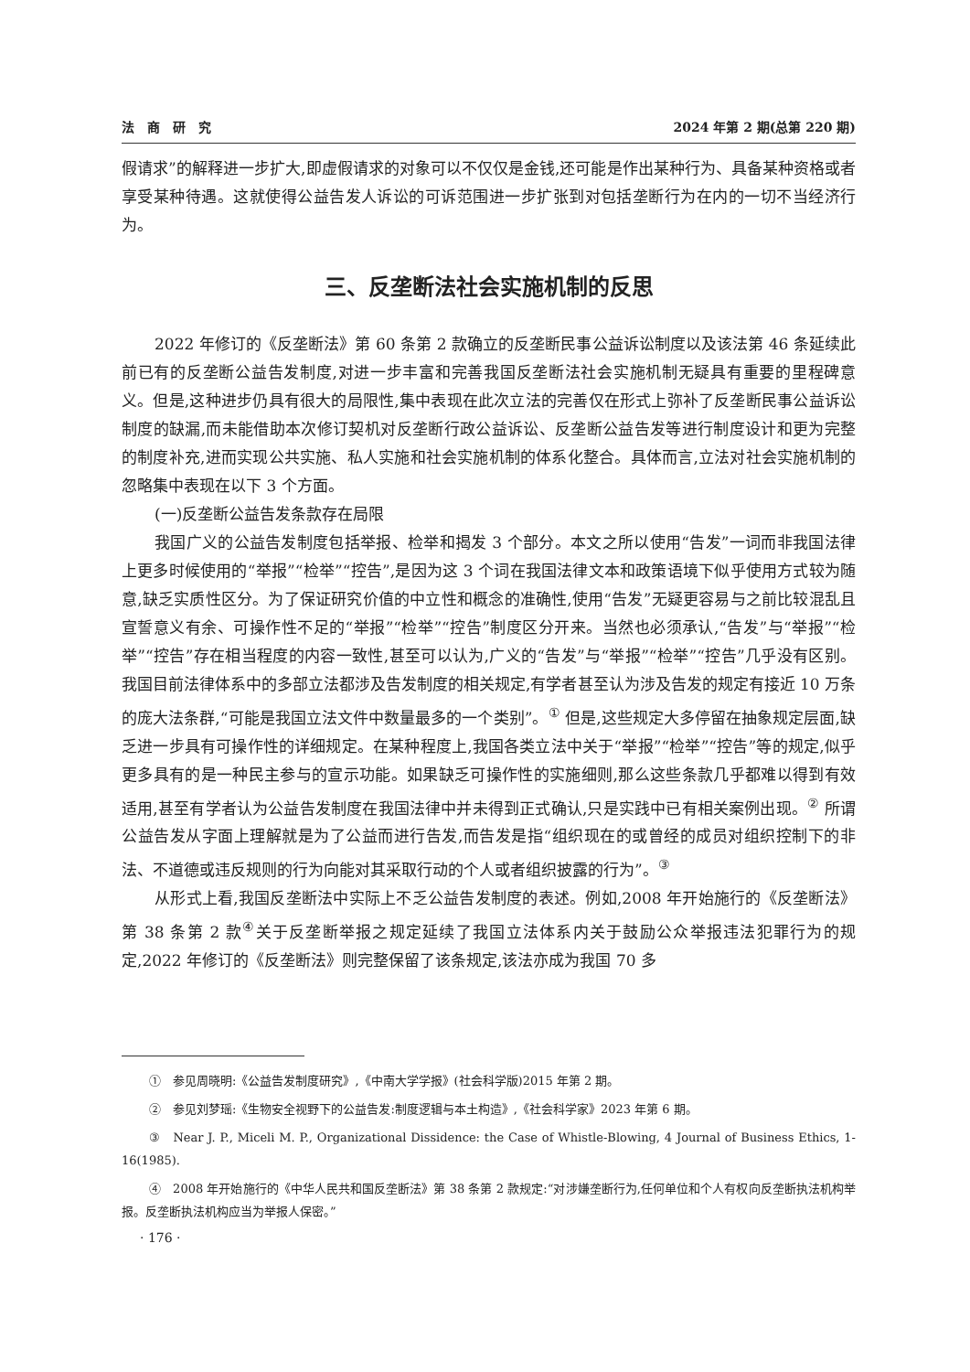法　商　研　究 2024 年第 2 期(总第 220 期)
假请求”的解释进一步扩大,即虚假请求的对象可以不仅仅是金钱,还可能是作出某种行为、具备某种资格或者享受某种待遇。这就使得公益告发人诉讼的可诉范围进一步扩张到对包括垄断行为在内的一切不当经济行为。
三、反垄断法社会实施机制的反思
2022 年修订的《反垄断法》第 60 条第 2 款确立的反垄断民事公益诉讼制度以及该法第 46 条延续此前已有的反垄断公益告发制度,对进一步丰富和完善我国反垄断法社会实施机制无疑具有重要的里程碑意义。但是,这种进步仍具有很大的局限性,集中表现在此次立法的完善仅在形式上弥补了反垄断民事公益诉讼制度的缺漏,而未能借助本次修订契机对反垄断行政公益诉讼、反垄断公益告发等进行制度设计和更为完整的制度补充,进而实现公共实施、私人实施和社会实施机制的体系化整合。具体而言,立法对社会实施机制的忽略集中表现在以下 3 个方面。
(一)反垄断公益告发条款存在局限
我国广义的公益告发制度包括举报、检举和揭发 3 个部分。本文之所以使用“告发”一词而非我国法律上更多时候使用的“举报”“检举”“控告”,是因为这 3 个词在我国法律文本和政策语境下似乎使用方式较为随意,缺乏实质性区分。为了保证研究价值的中立性和概念的准确性,使用“告发”无疑更容易与之前比较混乱且宣誓意义有余、可操作性不足的“举报”“检举”“控告”制度区分开来。当然也必须承认,“告发”与“举报”“检举”“控告”存在相当程度的内容一致性,甚至可以认为,广义的“告发”与“举报”“检举”“控告”几乎没有区别。我国目前法律体系中的多部立法都涉及告发制度的相关规定,有学者甚至认为涉及告发的规定有接近 10 万条的庞大法条群,“可能是我国立法文件中数量最多的一个类别”。<sup>①</sup> 但是,这些规定大多停留在抽象规定层面,缺乏进一步具有可操作性的详细规定。在某种程度上,我国各类立法中关于“举报”“检举”“控告”等的规定,似乎更多具有的是一种民主参与的宣示功能。如果缺乏可操作性的实施细则,那么这些条款几乎都难以得到有效适用,甚至有学者认为公益告发制度在我国法律中并未得到正式确认,只是实践中已有相关案例出现。<sup>②</sup> 所谓公益告发从字面上理解就是为了公益而进行告发,而告发是指“组织现在的或曾经的成员对组织控制下的非法、不道德或违反规则的行为向能对其采取行动的个人或者组织披露的行为”。<sup>③</sup>
从形式上看,我国反垄断法中实际上不乏公益告发制度的表述。例如,2008 年开始施行的《反垄断法》第 38 条第 2 款<sup>④</sup>关于反垄断举报之规定延续了我国立法体系内关于鼓励公众举报违法犯罪行为的规定,2022 年修订的《反垄断法》则完整保留了该条规定,该法亦成为我国 70 多
①　参见周晓明:《公益告发制度研究》,《中南大学学报》(社会科学版)2015 年第 2 期。
②　参见刘梦瑶:《生物安全视野下的公益告发:制度逻辑与本土构造》,《社会科学家》2023 年第 6 期。
③　Near J. P., Miceli M. P., Organizational Dissidence: the Case of Whistle-Blowing, 4 Journal of Business Ethics, 1-16(1985).
④　2008 年开始施行的《中华人民共和国反垄断法》第 38 条第 2 款规定:“对涉嫌垄断行为,任何单位和个人有权向反垄断执法机构举报。反垄断执法机构应当为举报人保密。”
· 176 ·